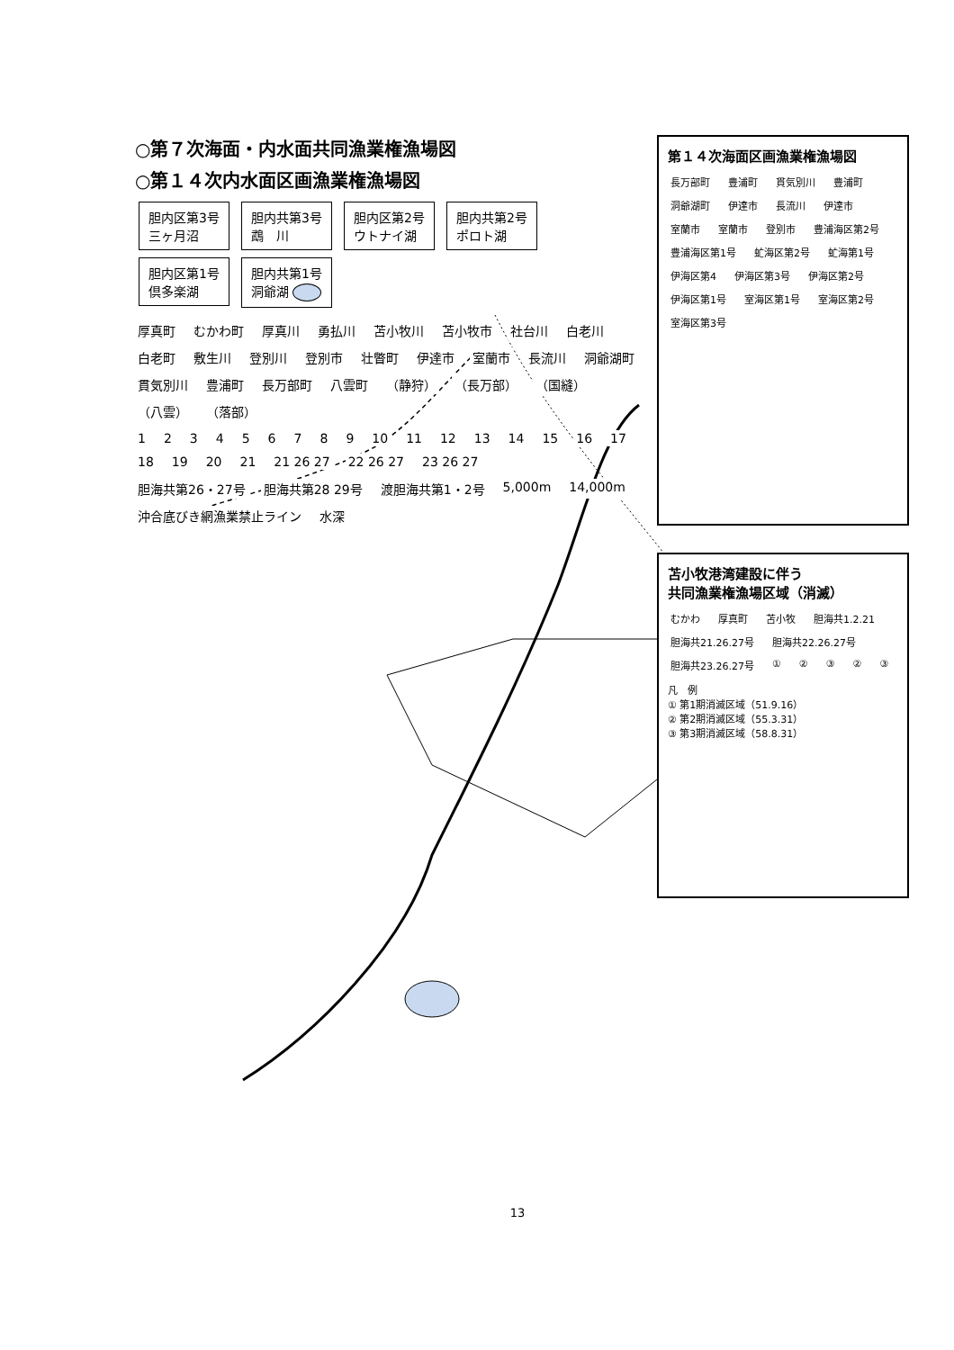○第７次海面・内水面共同漁業権漁場図
○第１４次内水面区画漁業権漁場図
胆内区第3号
三ヶ月沼 胆内共第3号
鵡　川 胆内区第2号
ウトナイ湖 胆内共第2号
ポロト湖 胆内区第1号
倶多楽湖 胆内共第1号
洞爺湖
厚真町 むかわ町 厚真川 勇払川 苫小牧川 苫小牧市 社台川 白老川 白老町 敷生川 登別川 登別市 壮瞥町 伊達市 室蘭市 長流川 洞爺湖町 貫気別川 豊浦町 長万部町 八雲町 （静狩） （長万部） （国縫） （八雲） （落部）
1 2 3 4 5 6 7 8 9 10 11 12 13 14 15 16 17 18 19 20 21 21 26 27 22 26 27 23 26 27
胆海共第26・27号 胆海共第28 29号 渡胆海共第1・2号 5,000m 14,000m 沖合底びき網漁業禁止ライン 水深
第１４次海面区画漁業権漁場図
長万部町 豊浦町 貫気別川 豊浦町 洞爺湖町 伊達市 長流川 伊達市 室蘭市 室蘭市 登別市 豊浦海区第2号 豊浦海区第1号 虻海区第2号 虻海第1号 伊海区第4 伊海区第3号 伊海区第2号 伊海区第1号 室海区第1号 室海区第2号 室海区第3号
苫小牧港湾建設に伴う
共同漁業権漁場区域（消滅）
むかわ 厚真町 苫小牧 胆海共1.2.21 胆海共21.26.27号 胆海共22.26.27号 胆海共23.26.27号 ① ② ③ ② ③
凡　例
① 第1期消滅区域（51.9.16）
② 第2期消滅区域（55.3.31）
③ 第3期消滅区域（58.8.31）
13